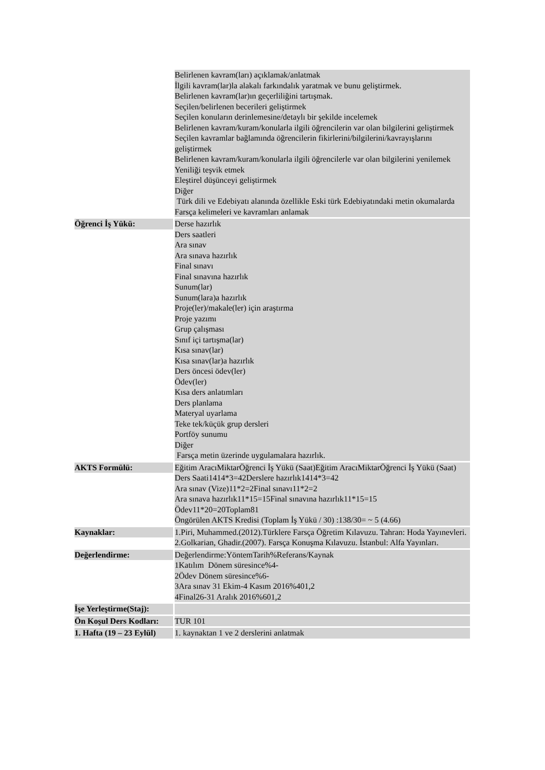| | Belirlenen kavram(ları) açıklamak/anlatmak İlgili kavram(lar)la alakalı farkındalık yaratmak ve bunu geliştirmek. Belirlenen kavram(lar)ın geçerliliğini tartışmak. Seçilen/belirlenen becerileri geliştirmek Seçilen konuların derinlemesine/detaylı bir şekilde incelemek Belirlenen kavram/kuram/konularla ilgili öğrencilerin var olan bilgilerini geliştirmek Seçilen kavramlar bağlamında öğrencilerin fikirlerini/bilgilerini/kavrayışlarını geliştirmek Belirlenen kavram/kuram/konularla ilgili öğrencilerle var olan bilgilerini yenilemek Yeniliği teşvik etmek Eleştirel düşünceyi geliştirmek Diğer Türk dili ve Edebiyatı alanında özellikle Eski türk Edebiyatındaki metin okumalarda Farsça kelimeleri ve kavramları anlamak |
| Öğrenci İş Yükü: | Derse hazırlık Ders saatleri Ara sınav Ara sınava hazırlık Final sınavı Final sınavına hazırlık Sunum(lar) Sunum(lara)a hazırlık Proje(ler)/makale(ler) için araştırma Proje yazımı Grup çalışması Sınıf içi tartışma(lar) Kısa sınav(lar) Kısa sınav(lar)a hazırlık Ders öncesi ödev(ler) Ödev(ler) Kısa ders anlatımları Ders planlama Materyal uyarlama Teke tek/küçük grup dersleri Portföy sunumu Diğer Farsça metin üzerinde uygulamalara hazırlık. |
| AKTS Formülü: | Eğitim AracıMiktarÖğrenci İş Yükü (Saat)Eğitim AracıMiktarÖğrenci İş Yükü (Saat) Ders Saati1414*3=42Derslere hazırlık1414*3=42 Ara sınav (Vize)11*2=2Final sınavı11*2=2 Ara sınava hazırlık11*15=15Final sınavına hazırlık11*15=15 Ödev11*20=20Toplam81 Öngörülen AKTS Kredisi (Toplam İş Yükü / 30) :138/30= ~ 5 (4.66) |
| Kaynaklar: | 1.Piri, Muhammed.(2012).Türklere Farsça Öğretim Kılavuzu. Tahran: Hoda Yayınevleri. 2.Golkarian, Ghadir.(2007). Farsça Konuşma Kılavuzu. İstanbul: Alfa Yayınları. |
| Değerlendirme: | Değerlendirme:YöntemTarih%Referans/Kaynak 1Katılım Dönem süresince%4- 2Ödev Dönem süresince%6- 3Ara sınav 31 Ekim-4 Kasım 2016%401,2 4Final26-31 Aralık 2016%601,2 |
| İşe Yerleştirme(Staj): | |
| Ön Koşul Ders Kodları: | TUR 101 |
| 1. Hafta (19 – 23 Eylül) | 1. kaynaktan 1 ve 2 derslerini anlatmak |